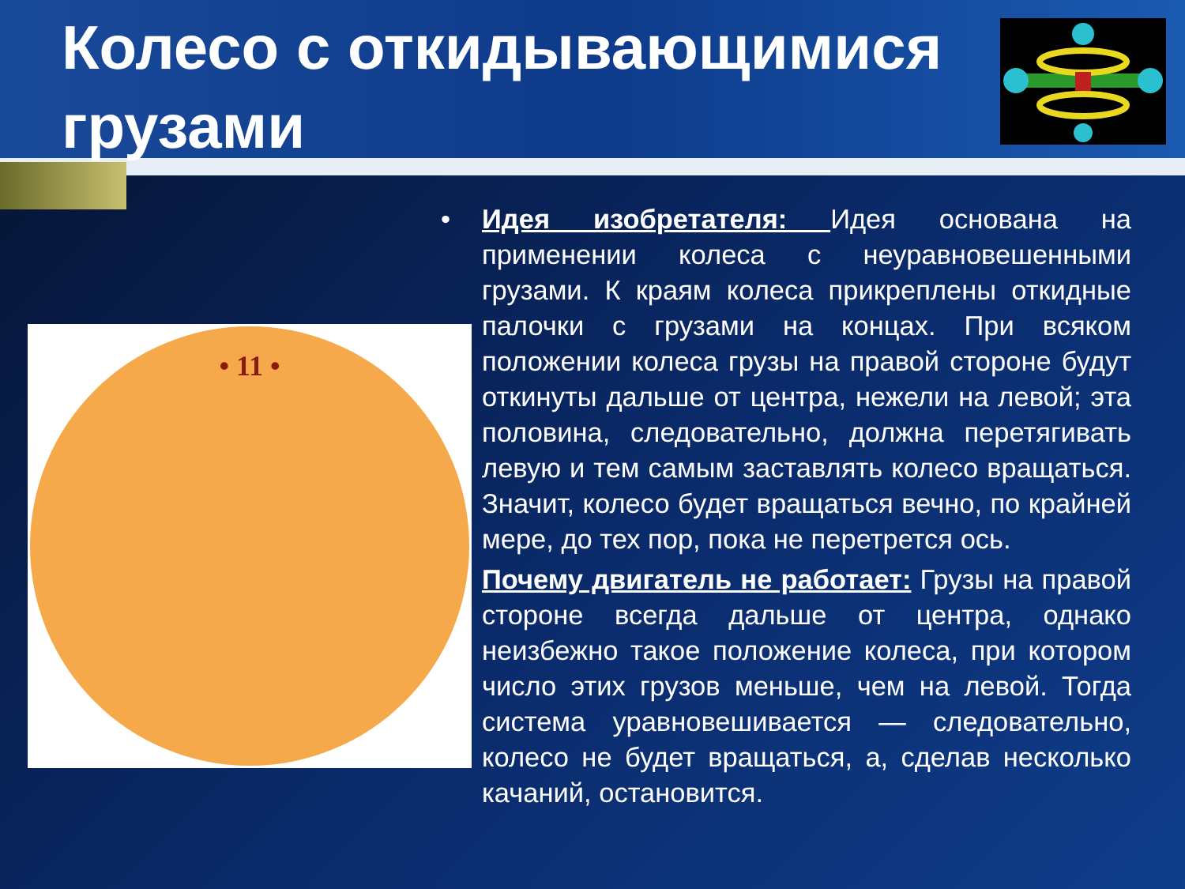Колесо с откидывающимися грузами
• 11 •
•
Идея изобретателя: Идея основана на применении колеса с неуравновешенными грузами. К краям колеса прикреплены откидные палочки с грузами на концах. При всяком положении колеса грузы на правой стороне будут откинуты дальше от центра, нежели на левой; эта половина, следовательно, должна перетягивать левую и тем самым заставлять колесо вращаться. Значит, колесо будет вращаться вечно, по крайней мере, до тех пор, пока не перетрется ось.
Почему двигатель не работает: Грузы на правой стороне всегда дальше от центра, однако неизбежно такое положение колеса, при котором число этих грузов меньше, чем на левой. Тогда система уравновешивается — следовательно, колесо не будет вращаться, а, сделав несколько качаний, остановится.